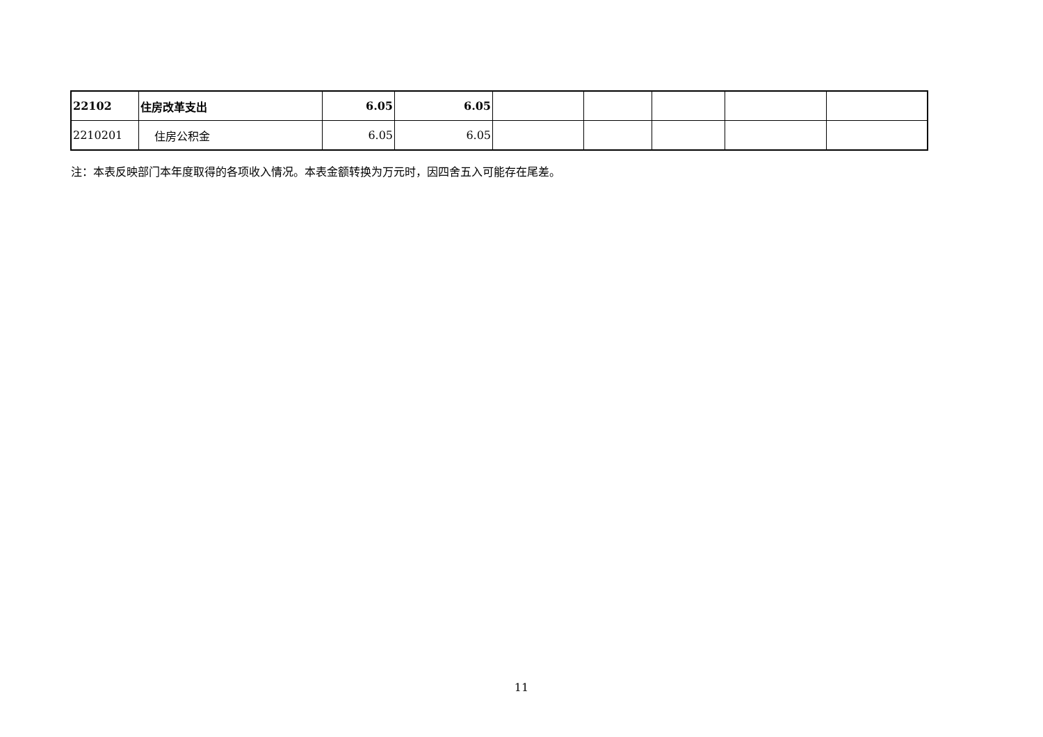| 22102 | 住房改革支出 | 6.05 | 6.05 | | | | | |
| 2210201 | 住房公积金 | 6.05 | 6.05 | | | | | |
注：本表反映部门本年度取得的各项收入情况。本表金额转换为万元时，因四舍五入可能存在尾差。
11